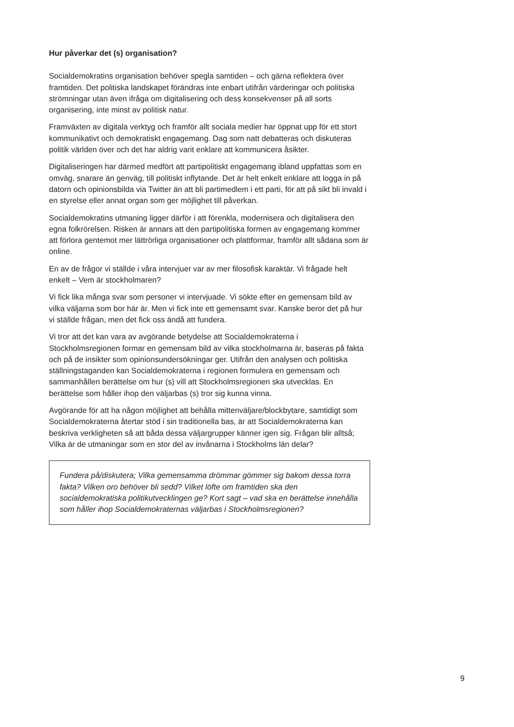Hur påverkar det (s) organisation?
Socialdemokratins organisation behöver spegla samtiden – och gärna reflektera över framtiden. Det politiska landskapet förändras inte enbart utifrån värderingar och politiska strömningar utan även ifråga om digitalisering och dess konsekvenser på all sorts organisering, inte minst av politisk natur.
Framväxten av digitala verktyg och framför allt sociala medier har öppnat upp för ett stort kommunikativt och demokratiskt engagemang. Dag som natt debatteras och diskuteras politik världen över och det har aldrig varit enklare att kommunicera åsikter.
Digitaliseringen har därmed medfört att partipolitiskt engagemang ibland uppfattas som en omväg, snarare än genväg, till politiskt inflytande. Det är helt enkelt enklare att logga in på datorn och opinionsbilda via Twitter än att bli partimedlem i ett parti, för att på sikt bli invald i en styrelse eller annat organ som ger möjlighet till påverkan.
Socialdemokratins utmaning ligger därför i att förenkla, modernisera och digitalisera den egna folkrörelsen. Risken är annars att den partipolitiska formen av engagemang kommer att förlora gentemot mer lättrörliga organisationer och plattformar, framför allt sådana som är online.
En av de frågor vi ställde i våra intervjuer var av mer filosofisk karaktär. Vi frågade helt enkelt – Vem är stockholmaren?
Vi fick lika många svar som personer vi intervjuade. Vi sökte efter en gemensam bild av vilka väljarna som bor här är. Men vi fick inte ett gemensamt svar. Kanske beror det på hur vi ställde frågan, men det fick oss ändå att fundera.
Vi tror att det kan vara av avgörande betydelse att Socialdemokraterna i Stockholmsregionen formar en gemensam bild av vilka stockholmarna är, baseras på fakta och på de insikter som opinionsundersökningar ger. Utifrån den analysen och politiska ställningstaganden kan Socialdemokraterna i regionen formulera en gemensam och sammanhållen berättelse om hur (s) vill att Stockholmsregionen ska utvecklas. En berättelse som håller ihop den väljarbas (s) tror sig kunna vinna.
Avgörande för att ha någon möjlighet att behålla mittenväljare/blockbytare, samtidigt som Socialdemokraterna återtar stöd i sin traditionella bas, är att Socialdemokraterna kan beskriva verkligheten så att båda dessa väljargrupper känner igen sig. Frågan blir alltså; Vilka är de utmaningar som en stor del av invånarna i Stockholms län delar?
Fundera på/diskutera; Vilka gemensamma drömmar gömmer sig bakom dessa torra fakta? Vilken oro behöver bli sedd? Vilket löfte om framtiden ska den socialdemokratiska politikutvecklingen ge? Kort sagt – vad ska en berättelse innehålla som håller ihop Socialdemokraternas väljarbas i Stockholmsregionen?
9